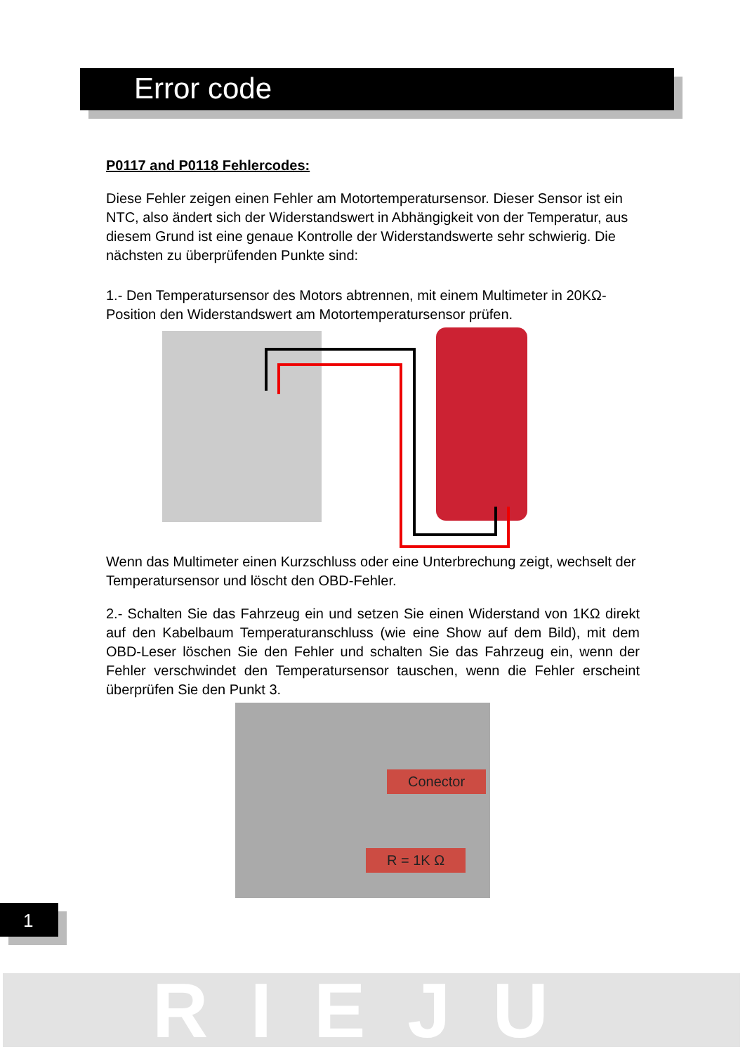Error code
P0117 and P0118 Fehlercodes:
Diese Fehler zeigen einen Fehler am Motortemperatursensor. Dieser Sensor ist ein NTC, also ändert sich der Widerstandswert in Abhängigkeit von der Temperatur, aus diesem Grund ist eine genaue Kontrolle der Widerstandswerte sehr schwierig. Die nächsten zu überprüfenden Punkte sind:
1.- Den Temperatursensor des Motors abtrennen, mit einem Multimeter in 20KΩ-Position den Widerstandswert am Motortemperatursensor prüfen.
Wenn das Multimeter einen Kurzschluss oder eine Unterbrechung zeigt, wechselt der Temperatursensor und löscht den OBD-Fehler.
2.- Schalten Sie das Fahrzeug ein und setzen Sie einen Widerstand von 1KΩ direkt auf den Kabelbaum Temperaturanschluss (wie eine Show auf dem Bild), mit dem OBD-Leser löschen Sie den Fehler und schalten Sie das Fahrzeug ein, wenn der Fehler verschwindet den Temperatursensor tauschen, wenn die Fehler erscheint überprüfen Sie den Punkt 3.
Conector
R = 1K Ω
1
RIEJU